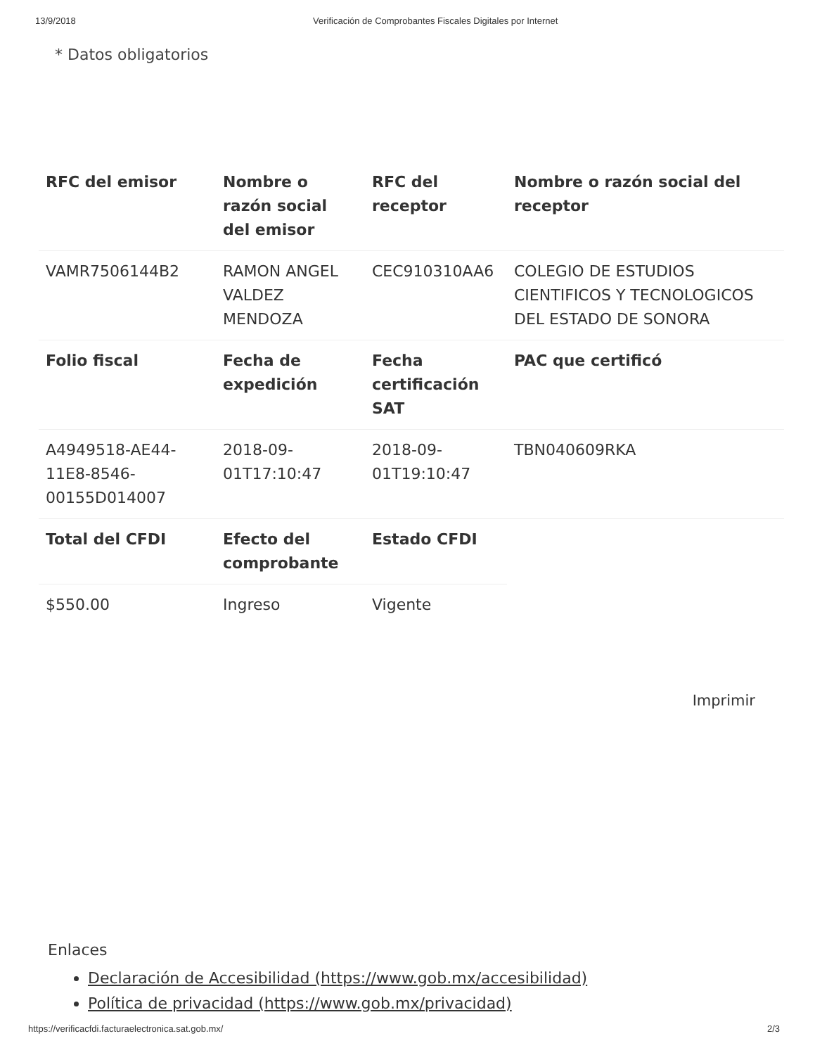13/9/2018 Verificación de Comprobantes Fiscales Digitales por Internet
* Datos obligatorios
| RFC del emisor | Nombre o razón social del emisor | RFC del receptor | Nombre o razón social del receptor |
| --- | --- | --- | --- |
| VAMR7506144B2 | RAMON ANGEL VALDEZ MENDOZA | CEC910310AA6 | COLEGIO DE ESTUDIOS CIENTIFICOS Y TECNOLOGICOS DEL ESTADO DE SONORA |
| Folio fiscal | Fecha de expedición | Fecha certificación SAT | PAC que certificó |
| A4949518-AE44-11E8-8546-00155D014007 | 2018-09-01T17:10:47 | 2018-09-01T19:10:47 | TBN040609RKA |
| Total del CFDI | Efecto del comprobante | Estado CFDI | |
| $550.00 | Ingreso | Vigente | |
Imprimir
Enlaces
Declaración de Accesibilidad (https://www.gob.mx/accesibilidad)
Política de privacidad (https://www.gob.mx/privacidad)
https://verificacfdi.facturaelectronica.sat.gob.mx/ 2/3